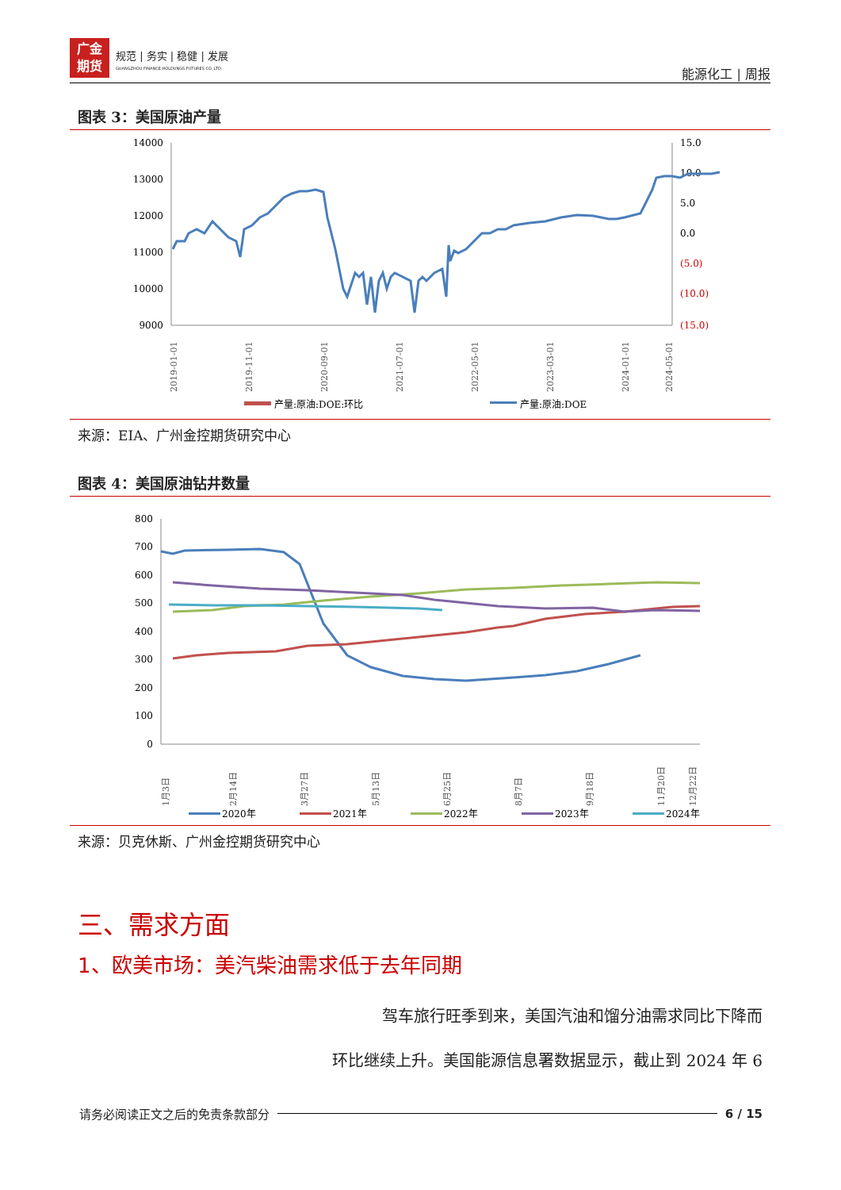广金
期货
规范 | 务实 | 稳健 | 发展
GUANGZHOU FINANCE HOLDUNGS FUTURES CO.,LTD.
能源化工 | 周报
图表 3：美国原油产量
14000
13000
12000
11000
10000
9000
15.0
10.0
5.0
0.0
(5.0)
(10.0)
(15.0)
2019-01-01
2019-11-01
2020-09-01
2021-07-01
2022-05-01
2023-03-01
2024-01-01
2024-05-01
产量:原油:DOE:环比
产量:原油:DOE
来源：EIA、广州金控期货研究中心
图表 4：美国原油钻井数量
800
700
600
500
400
300
200
100
0
1月3日
2月14日
3月27日
5月13日
6月25日
8月7日
9月18日
11月20日
12月22日
2020年
2021年
2022年
2023年
2024年
来源：贝克休斯、广州金控期货研究中心
三、需求方面
1、欧美市场：美汽柴油需求低于去年同期
驾车旅行旺季到来，美国汽油和馏分油需求同比下降而
环比继续上升。美国能源信息署数据显示，截止到 2024 年 6
请务必阅读正文之后的免责条款部分 6 / 15